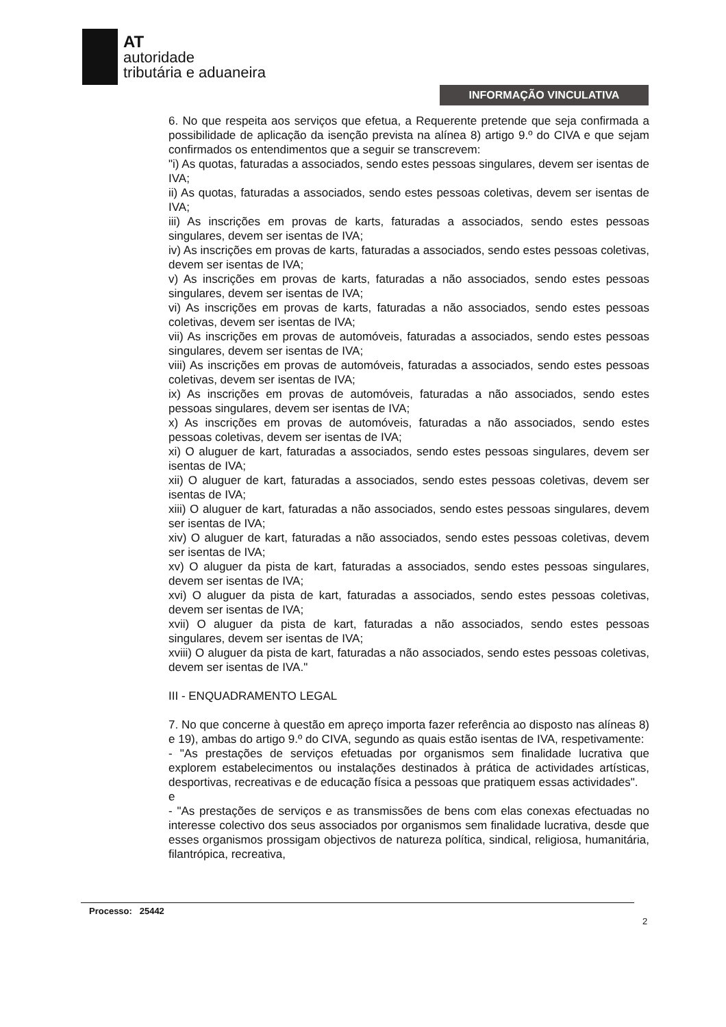AT
autoridade
tributária e aduaneira
INFORMAÇÃO VINCULATIVA
6. No que respeita aos serviços que efetua, a Requerente pretende que seja confirmada a possibilidade de aplicação da isenção prevista na alínea 8) artigo 9.º do CIVA e que sejam confirmados os entendimentos que a seguir se transcrevem:
"i) As quotas, faturadas a associados, sendo estes pessoas singulares, devem ser isentas de IVA;
ii) As quotas, faturadas a associados, sendo estes pessoas coletivas, devem ser isentas de IVA;
iii) As inscrições em provas de karts, faturadas a associados, sendo estes pessoas singulares, devem ser isentas de IVA;
iv) As inscrições em provas de karts, faturadas a associados, sendo estes pessoas coletivas, devem ser isentas de IVA;
v) As inscrições em provas de karts, faturadas a não associados, sendo estes pessoas singulares, devem ser isentas de IVA;
vi) As inscrições em provas de karts, faturadas a não associados, sendo estes pessoas coletivas, devem ser isentas de IVA;
vii) As inscrições em provas de automóveis, faturadas a associados, sendo estes pessoas singulares, devem ser isentas de IVA;
viii) As inscrições em provas de automóveis, faturadas a associados, sendo estes pessoas coletivas, devem ser isentas de IVA;
ix) As inscrições em provas de automóveis, faturadas a não associados, sendo estes pessoas singulares, devem ser isentas de IVA;
x) As inscrições em provas de automóveis, faturadas a não associados, sendo estes pessoas coletivas, devem ser isentas de IVA;
xi) O aluguer de kart, faturadas a associados, sendo estes pessoas singulares, devem ser isentas de IVA;
xii) O aluguer de kart, faturadas a associados, sendo estes pessoas coletivas, devem ser isentas de IVA;
xiii) O aluguer de kart, faturadas a não associados, sendo estes pessoas singulares, devem ser isentas de IVA;
xiv) O aluguer de kart, faturadas a não associados, sendo estes pessoas coletivas, devem ser isentas de IVA;
xv) O aluguer da pista de kart, faturadas a associados, sendo estes pessoas singulares, devem ser isentas de IVA;
xvi) O aluguer da pista de kart, faturadas a associados, sendo estes pessoas coletivas, devem ser isentas de IVA;
xvii) O aluguer da pista de kart, faturadas a não associados, sendo estes pessoas singulares, devem ser isentas de IVA;
xviii) O aluguer da pista de kart, faturadas a não associados, sendo estes pessoas coletivas, devem ser isentas de IVA."
III - ENQUADRAMENTO LEGAL
7. No que concerne à questão em apreço importa fazer referência ao disposto nas alíneas 8) e 19), ambas do artigo 9.º do CIVA, segundo as quais estão isentas de IVA, respetivamente:
- "As prestações de serviços efetuadas por organismos sem finalidade lucrativa que explorem estabelecimentos ou instalações destinados à prática de actividades artísticas, desportivas, recreativas e de educação física a pessoas que pratiquem essas actividades".
e
- "As prestações de serviços e as transmissões de bens com elas conexas efectuadas no interesse colectivo dos seus associados por organismos sem finalidade lucrativa, desde que esses organismos prossigam objectivos de natureza política, sindical, religiosa, humanitária, filantrópica, recreativa,
Processo: 25442
2